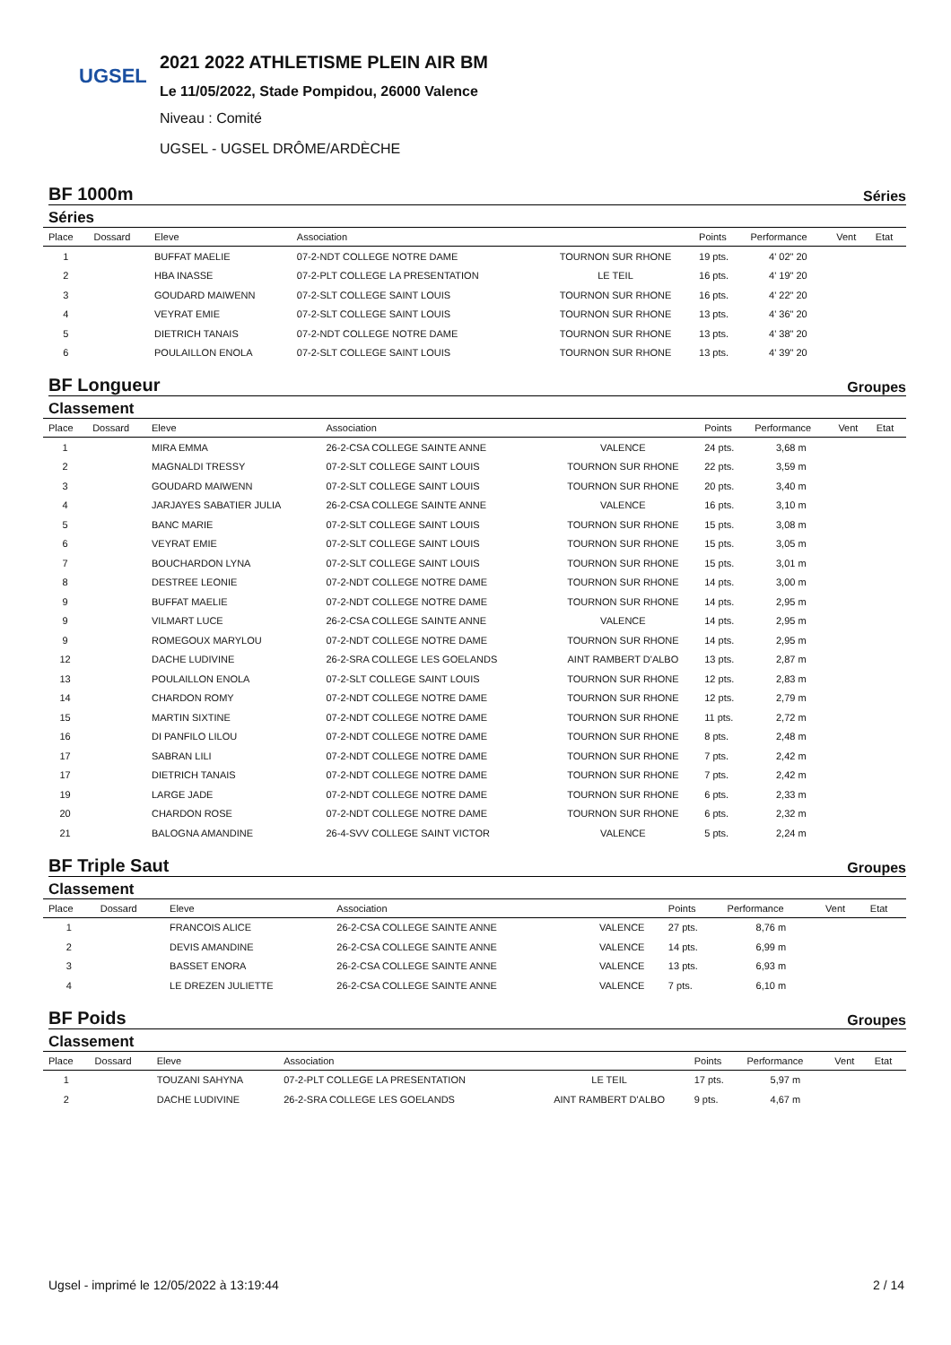UGSEL
2021 2022 ATHLETISME PLEIN AIR BM
Le 11/05/2022, Stade Pompidou, 26000 Valence
Niveau : Comité
UGSEL - UGSEL DRÔME/ARDÈCHE
BF 1000m Séries
Séries
| Place | Dossard | Eleve | Association | | Points | Performance | Vent | Etat |
| --- | --- | --- | --- | --- | --- | --- | --- | --- |
| 1 | | BUFFAT MAELIE | 07-2-NDT COLLEGE NOTRE DAME | TOURNON SUR RHONE | 19 pts. | 4' 02" 20 | | |
| 2 | | HBA INASSE | 07-2-PLT COLLEGE LA PRESENTATION | LE TEIL | 16 pts. | 4' 19" 20 | | |
| 3 | | GOUDARD MAIWENN | 07-2-SLT COLLEGE SAINT LOUIS | TOURNON SUR RHONE | 16 pts. | 4' 22" 20 | | |
| 4 | | VEYRAT EMIE | 07-2-SLT COLLEGE SAINT LOUIS | TOURNON SUR RHONE | 13 pts. | 4' 36" 20 | | |
| 5 | | DIETRICH TANAIS | 07-2-NDT COLLEGE NOTRE DAME | TOURNON SUR RHONE | 13 pts. | 4' 38" 20 | | |
| 6 | | POULAILLON ENOLA | 07-2-SLT COLLEGE SAINT LOUIS | TOURNON SUR RHONE | 13 pts. | 4' 39" 20 | | |
BF Longueur Groupes
Classement
| Place | Dossard | Eleve | Association | | Points | Performance | Vent | Etat |
| --- | --- | --- | --- | --- | --- | --- | --- | --- |
| 1 | | MIRA EMMA | 26-2-CSA COLLEGE SAINTE ANNE | VALENCE | 24 pts. | 3,68 m | | |
| 2 | | MAGNALDI TRESSY | 07-2-SLT COLLEGE SAINT LOUIS | TOURNON SUR RHONE | 22 pts. | 3,59 m | | |
| 3 | | GOUDARD MAIWENN | 07-2-SLT COLLEGE SAINT LOUIS | TOURNON SUR RHONE | 20 pts. | 3,40 m | | |
| 4 | | JARJAYES SABATIER JULIA | 26-2-CSA COLLEGE SAINTE ANNE | VALENCE | 16 pts. | 3,10 m | | |
| 5 | | BANC MARIE | 07-2-SLT COLLEGE SAINT LOUIS | TOURNON SUR RHONE | 15 pts. | 3,08 m | | |
| 6 | | VEYRAT EMIE | 07-2-SLT COLLEGE SAINT LOUIS | TOURNON SUR RHONE | 15 pts. | 3,05 m | | |
| 7 | | BOUCHARDON LYNA | 07-2-SLT COLLEGE SAINT LOUIS | TOURNON SUR RHONE | 15 pts. | 3,01 m | | |
| 8 | | DESTREE LEONIE | 07-2-NDT COLLEGE NOTRE DAME | TOURNON SUR RHONE | 14 pts. | 3,00 m | | |
| 9 | | BUFFAT MAELIE | 07-2-NDT COLLEGE NOTRE DAME | TOURNON SUR RHONE | 14 pts. | 2,95 m | | |
| 9 | | VILMART LUCE | 26-2-CSA COLLEGE SAINTE ANNE | VALENCE | 14 pts. | 2,95 m | | |
| 9 | | ROMEGOUX MARYLOU | 07-2-NDT COLLEGE NOTRE DAME | TOURNON SUR RHONE | 14 pts. | 2,95 m | | |
| 12 | | DACHE LUDIVINE | 26-2-SRA COLLEGE LES GOELANDS | AINT RAMBERT D'ALBO | 13 pts. | 2,87 m | | |
| 13 | | POULAILLON ENOLA | 07-2-SLT COLLEGE SAINT LOUIS | TOURNON SUR RHONE | 12 pts. | 2,83 m | | |
| 14 | | CHARDON ROMY | 07-2-NDT COLLEGE NOTRE DAME | TOURNON SUR RHONE | 12 pts. | 2,79 m | | |
| 15 | | MARTIN SIXTINE | 07-2-NDT COLLEGE NOTRE DAME | TOURNON SUR RHONE | 11 pts. | 2,72 m | | |
| 16 | | DI PANFILO LILOU | 07-2-NDT COLLEGE NOTRE DAME | TOURNON SUR RHONE | 8 pts. | 2,48 m | | |
| 17 | | SABRAN LILI | 07-2-NDT COLLEGE NOTRE DAME | TOURNON SUR RHONE | 7 pts. | 2,42 m | | |
| 17 | | DIETRICH TANAIS | 07-2-NDT COLLEGE NOTRE DAME | TOURNON SUR RHONE | 7 pts. | 2,42 m | | |
| 19 | | LARGE JADE | 07-2-NDT COLLEGE NOTRE DAME | TOURNON SUR RHONE | 6 pts. | 2,33 m | | |
| 20 | | CHARDON ROSE | 07-2-NDT COLLEGE NOTRE DAME | TOURNON SUR RHONE | 6 pts. | 2,32 m | | |
| 21 | | BALOGNA AMANDINE | 26-4-SVV COLLEGE SAINT VICTOR | VALENCE | 5 pts. | 2,24 m | | |
BF Triple Saut Groupes
Classement
| Place | Dossard | Eleve | Association | | Points | Performance | Vent | Etat |
| --- | --- | --- | --- | --- | --- | --- | --- | --- |
| 1 | | FRANCOIS ALICE | 26-2-CSA COLLEGE SAINTE ANNE | VALENCE | 27 pts. | 8,76 m | | |
| 2 | | DEVIS AMANDINE | 26-2-CSA COLLEGE SAINTE ANNE | VALENCE | 14 pts. | 6,99 m | | |
| 3 | | BASSET ENORA | 26-2-CSA COLLEGE SAINTE ANNE | VALENCE | 13 pts. | 6,93 m | | |
| 4 | | LE DREZEN JULIETTE | 26-2-CSA COLLEGE SAINTE ANNE | VALENCE | 7 pts. | 6,10 m | | |
BF Poids Groupes
Classement
| Place | Dossard | Eleve | Association | | Points | Performance | Vent | Etat |
| --- | --- | --- | --- | --- | --- | --- | --- | --- |
| 1 | | TOUZANI SAHYNA | 07-2-PLT COLLEGE LA PRESENTATION | LE TEIL | 17 pts. | 5,97 m | | |
| 2 | | DACHE LUDIVINE | 26-2-SRA COLLEGE LES GOELANDS | AINT RAMBERT D'ALBO | 9 pts. | 4,67 m | | |
Ugsel - imprimé le 12/05/2022 à 13:19:44 2 / 14